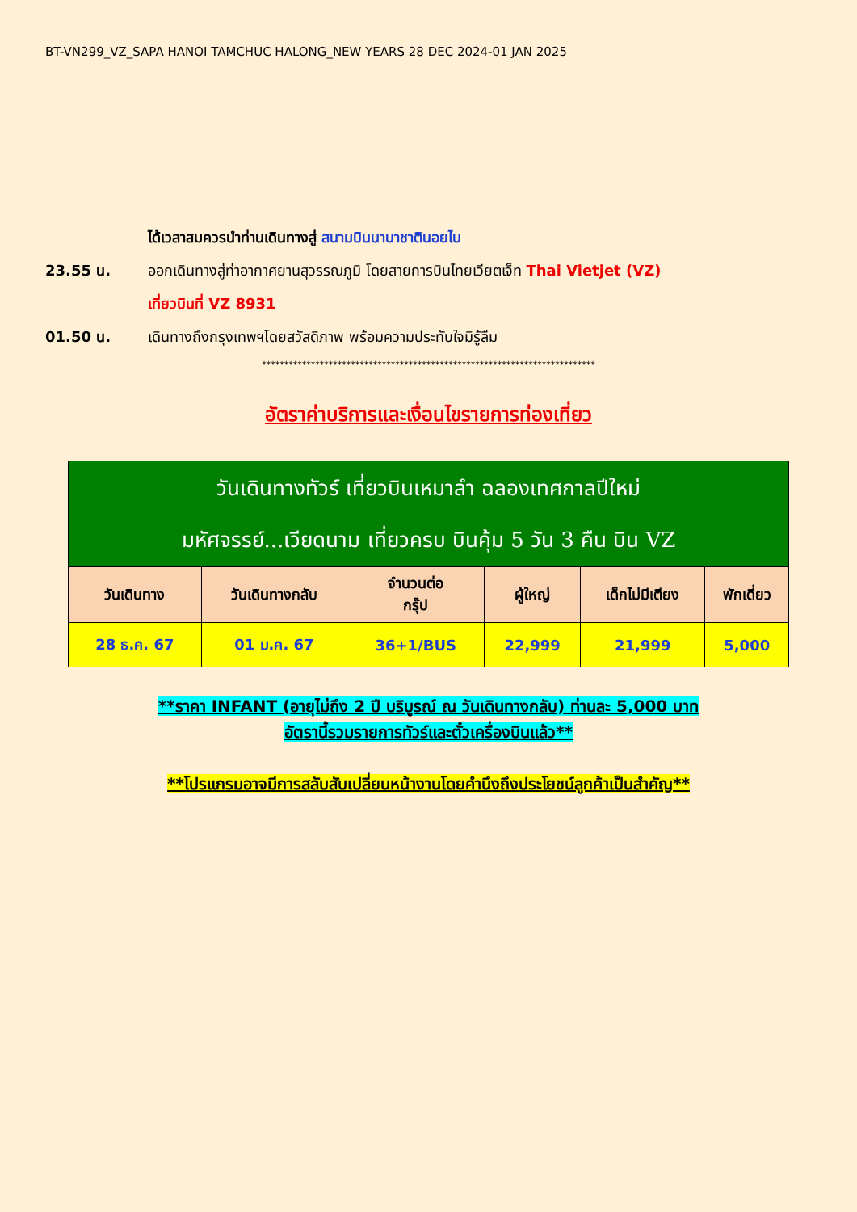BT-VN299_VZ_SAPA HANOI TAMCHUC HALONG_NEW YEARS 28 DEC 2024-01 JAN 2025
ได้เวลาสมควรนำท่านเดินทางสู่ สนามบินนานาชาตินอยไบ
23.55 น. ออกเดินทางสู่ท่าอากาศยานสุวรรณภูมิ โดยสายการบินไทยเวียตเจ็ท Thai Vietjet (VZ)
เที่ยวบินที่ VZ 8931
01.50 น. เดินทางถึงกรุงเทพฯโดยสวัสดิภาพ พร้อมความประทับใจมิรู้ลืม
***************************************************************************
อัตราค่าบริการและเงื่อนไขรายการท่องเที่ยว
| วันเดินทางทัวร์ เที่ยวบินเหมาลำ ฉลองเทศกาลปีใหม่ มหัศจรรย์...เวียดนาม เที่ยวครบ บินคุ้ม 5 วัน 3 คืน บิน VZ | | | | | |
| --- | --- | --- | --- | --- | --- |
| วันเดินทาง | วันเดินทางกลับ | จำนวนต่อ กรุ๊ป | ผู้ใหญ่ | เด็กไม่มีเตียง | พักเดี่ยว |
| 28 ธ.ค. 67 | 01 ม.ค. 67 | 36+1/BUS | 22,999 | 21,999 | 5,000 |
**ราคา INFANT (อายุไม่ถึง 2 ปี บริบูรณ์ ณ วันเดินทางกลับ) ท่านละ 5,000 บาท
อัตรานี้รวมรายการทัวร์และตั๋วเครื่องบินแล้ว**
**โปรแกรมอาจมีการสลับสับเปลี่ยนหน้างานโดยคำนึงถึงประโยชน์ลูกค้าเป็นสำคัญ**